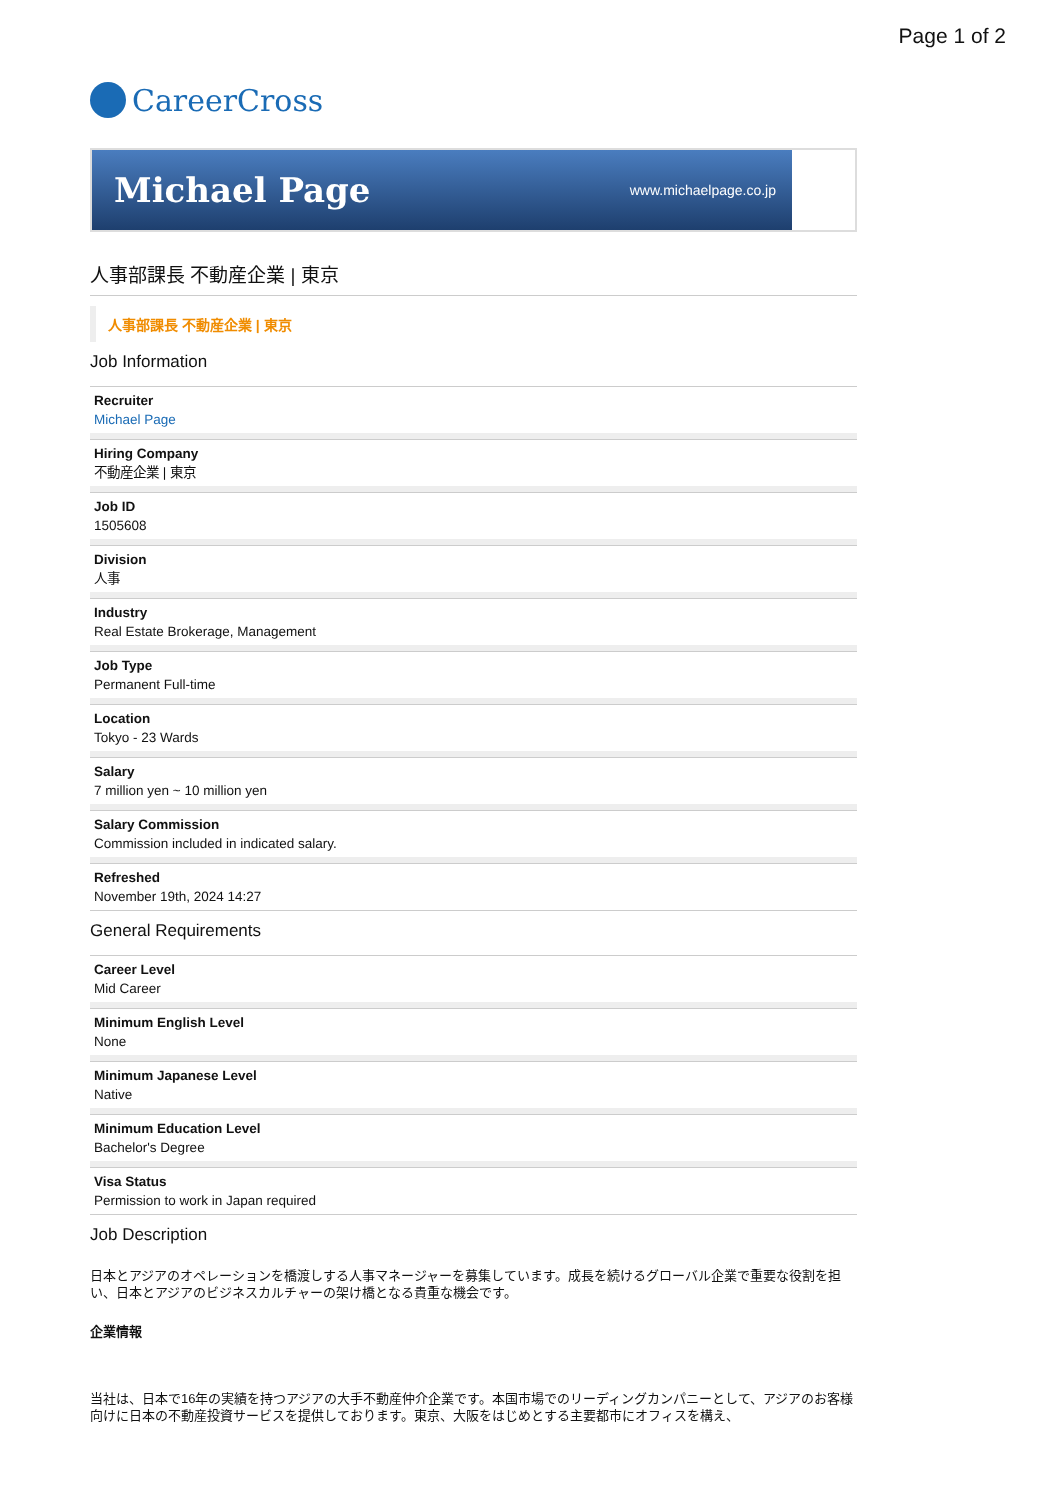Page 1 of 2
CareerCross
Michael Page www.michaelpage.co.jp
人事部課長 不動産企業 | 東京
人事部課長 不動産企業 | 東京
Job Information
Recruiter
Michael Page
Hiring Company
不動産企業 | 東京
Job ID
1505608
Division
人事
Industry
Real Estate Brokerage, Management
Job Type
Permanent Full-time
Location
Tokyo - 23 Wards
Salary
7 million yen ~ 10 million yen
Salary Commission
Commission included in indicated salary.
Refreshed
November 19th, 2024 14:27
General Requirements
Career Level
Mid Career
Minimum English Level
None
Minimum Japanese Level
Native
Minimum Education Level
Bachelor's Degree
Visa Status
Permission to work in Japan required
Job Description
日本とアジアのオペレーションを橋渡しする人事マネージャーを募集しています。成長を続けるグローバル企業で重要な役割を担い、日本とアジアのビジネスカルチャーの架け橋となる貴重な機会です。
企業情報
当社は、日本で16年の実績を持つアジアの大手不動産仲介企業です。本国市場でのリーディングカンパニーとして、アジアのお客様向けに日本の不動産投資サービスを提供しております。東京、大阪をはじめとする主要都市にオフィスを構え、